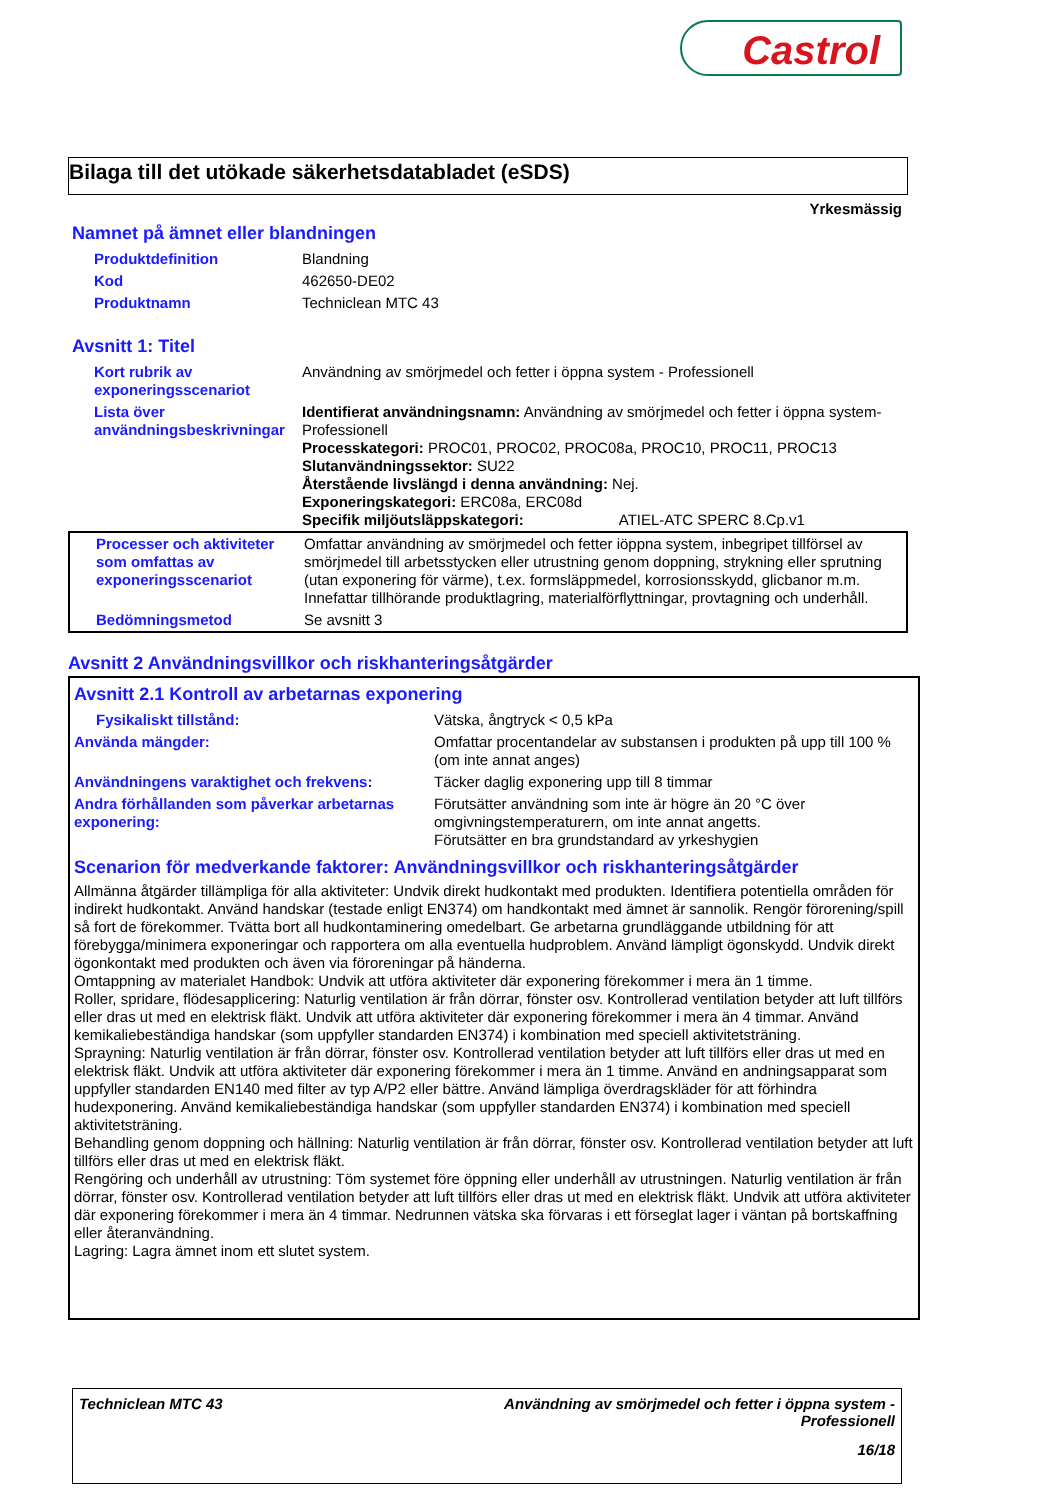Castrol
Bilaga till det utökade säkerhetsdatabladet (eSDS)
Yrkesmässig
Namnet på ämnet eller blandningen
| Produktdefinition | Blandning |
| Kod | 462650-DE02 |
| Produktnamn | Techniclean MTC 43 |
Avsnitt 1: Titel
| Kort rubrik av exponeringsscenariot | Användning av smörjmedel och fetter i öppna system - Professionell |
| Lista över användningsbeskrivningar | Identifierat användningsnamn: Användning av smörjmedel och fetter i öppna system-Professionell Processkategori: PROC01, PROC02, PROC08a, PROC10, PROC11, PROC13 Slutanvändningssektor: SU22 Återstående livslängd i denna användning: Nej. Exponeringskategori: ERC08a, ERC08d Specifik miljöutsläppskategori: ATIEL-ATC SPERC 8.Cp.v1 |
| Processer och aktiviteter som omfattas av exponeringsscenariot | Omfattar användning av smörjmedel och fetter iöppna system, inbegripet tillförsel av smörjmedel till arbetsstycken eller utrustning genom doppning, strykning eller sprutning (utan exponering för värme), t.ex. formsläppmedel, korrosionsskydd, glicbanor m.m. Innefattar tillhörande produktlagring, materialförflyttningar, provtagning och underhåll. |
| Bedömningsmetod | Se avsnitt 3 |
Avsnitt 2 Användningsvillkor och riskhanteringsåtgärder
Avsnitt 2.1 Kontroll av arbetarnas exponering
| Fysikaliskt tillstånd: | Vätska, ångtryck < 0,5 kPa |
| Använda mängder: | Omfattar procentandelar av substansen i produkten på upp till 100 % (om inte annat anges) |
| Användningens varaktighet och frekvens: | Täcker daglig exponering upp till 8 timmar |
| Andra förhållanden som påverkar arbetarnas exponering: | Förutsätter användning som inte är högre än 20 °C över omgivningstemperaturern, om inte annat angetts. Förutsätter en bra grundstandard av yrkeshygien |
Scenarion för medverkande faktorer: Användningsvillkor och riskhanteringsåtgärder
Allmänna åtgärder tillämpliga för alla aktiviteter: Undvik direkt hudkontakt med produkten. Identifiera potentiella områden för indirekt hudkontakt. Använd handskar (testade enligt EN374) om handkontakt med ämnet är sannolik. Rengör förorening/spill så fort de förekommer. Tvätta bort all hudkontaminering omedelbart. Ge arbetarna grundläggande utbildning för att förebygga/minimera exponeringar och rapportera om alla eventuella hudproblem. Använd lämpligt ögonskydd. Undvik direkt ögonkontakt med produkten och även via föroreningar på händerna.
Omtappning av materialet Handbok: Undvik att utföra aktiviteter där exponering förekommer i mera än 1 timme.
Roller, spridare, flödesapplicering: Naturlig ventilation är från dörrar, fönster osv. Kontrollerad ventilation betyder att luft tillförs eller dras ut med en elektrisk fläkt. Undvik att utföra aktiviteter där exponering förekommer i mera än 4 timmar. Använd kemikaliebeständiga handskar (som uppfyller standarden EN374) i kombination med speciell aktivitetsträning.
Sprayning: Naturlig ventilation är från dörrar, fönster osv. Kontrollerad ventilation betyder att luft tillförs eller dras ut med en elektrisk fläkt. Undvik att utföra aktiviteter där exponering förekommer i mera än 1 timme. Använd en andningsapparat som uppfyller standarden EN140 med filter av typ A/P2 eller bättre. Använd lämpliga överdragskläder för att förhindra hudexponering. Använd kemikaliebeständiga handskar (som uppfyller standarden EN374) i kombination med speciell aktivitetsträning.
Behandling genom doppning och hällning: Naturlig ventilation är från dörrar, fönster osv. Kontrollerad ventilation betyder att luft tillförs eller dras ut med en elektrisk fläkt.
Rengöring och underhåll av utrustning: Töm systemet före öppning eller underhåll av utrustningen. Naturlig ventilation är från dörrar, fönster osv. Kontrollerad ventilation betyder att luft tillförs eller dras ut med en elektrisk fläkt. Undvik att utföra aktiviteter där exponering förekommer i mera än 4 timmar. Nedrunnen vätska ska förvaras i ett förseglat lager i väntan på bortskaffning eller återanvändning.
Lagring: Lagra ämnet inom ett slutet system.
Techniclean MTC 43 Användning av smörjmedel och fetter i öppna system -
Professionell
16/18